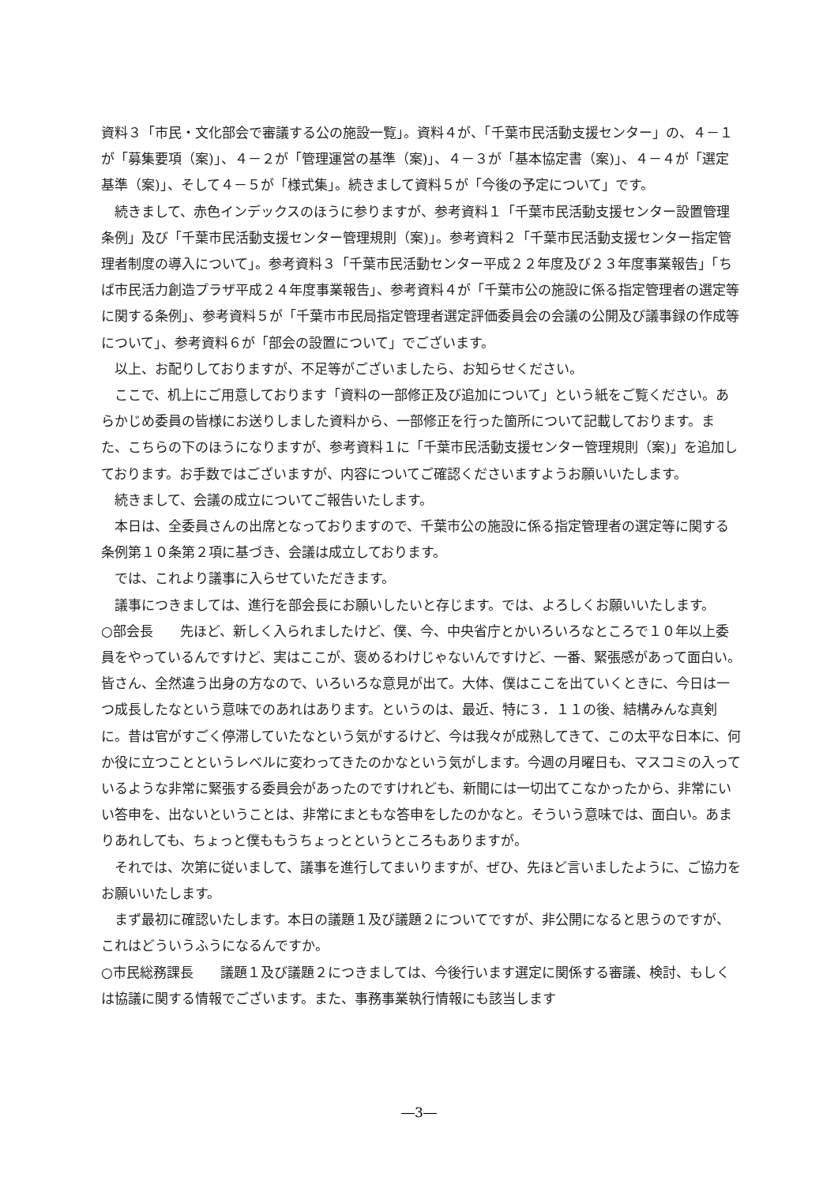資料３「市民・文化部会で審議する公の施設一覧」。資料４が、「千葉市民活動支援センター」の、４－１が「募集要項（案)」、４－２が「管理運営の基準（案)」、４－３が「基本協定書（案)」、４－４が「選定基準（案)」、そして４－５が「様式集」。続きまして資料５が「今後の予定について」です。
　続きまして、赤色インデックスのほうに参りますが、参考資料１「千葉市民活動支援センター設置管理条例」及び「千葉市民活動支援センター管理規則（案)」。参考資料２「千葉市民活動支援センター指定管理者制度の導入について」。参考資料３「千葉市民活動センター平成２２年度及び２３年度事業報告」「ちば市民活力創造プラザ平成２４年度事業報告」、参考資料４が「千葉市公の施設に係る指定管理者の選定等に関する条例」、参考資料５が「千葉市市民局指定管理者選定評価委員会の会議の公開及び議事録の作成等について」、参考資料６が「部会の設置について」でございます。
　以上、お配りしておりますが、不足等がございましたら、お知らせください。
　ここで、机上にご用意しております「資料の一部修正及び追加について」という紙をご覧ください。あらかじめ委員の皆様にお送りしました資料から、一部修正を行った箇所について記載しております。また、こちらの下のほうになりますが、参考資料１に「千葉市民活動支援センター管理規則（案)」を追加しております。お手数ではございますが、内容についてご確認くださいますようお願いいたします。
　続きまして、会議の成立についてご報告いたします。
　本日は、全委員さんの出席となっておりますので、千葉市公の施設に係る指定管理者の選定等に関する条例第１０条第２項に基づき、会議は成立しております。
　では、これより議事に入らせていただきます。
　議事につきましては、進行を部会長にお願いしたいと存じます。では、よろしくお願いいたします。
○部会長　　先ほど、新しく入られましたけど、僕、今、中央省庁とかいろいろなところで１０年以上委員をやっているんですけど、実はここが、褒めるわけじゃないんですけど、一番、緊張感があって面白い。皆さん、全然違う出身の方なので、いろいろな意見が出て。大体、僕はここを出ていくときに、今日は一つ成長したなという意味でのあれはあります。というのは、最近、特に３．１１の後、結構みんな真剣に。昔は官がすごく停滞していたなという気がするけど、今は我々が成熟してきて、この太平な日本に、何か役に立つことというレベルに変わってきたのかなという気がします。今週の月曜日も、マスコミの入っているような非常に緊張する委員会があったのですけれども、新聞には一切出てこなかったから、非常にいい答申を、出ないということは、非常にまともな答申をしたのかなと。そういう意味では、面白い。あまりあれしても、ちょっと僕ももうちょっとというところもありますが。
　それでは、次第に従いまして、議事を進行してまいりますが、ぜひ、先ほど言いましたように、ご協力をお願いいたします。
　まず最初に確認いたします。本日の議題１及び議題２についてですが、非公開になると思うのですが、これはどういうふうになるんですか。
○市民総務課長　　議題１及び議題２につきましては、今後行います選定に関係する審議、検討、もしくは協議に関する情報でございます。また、事務事業執行情報にも該当します
―3―